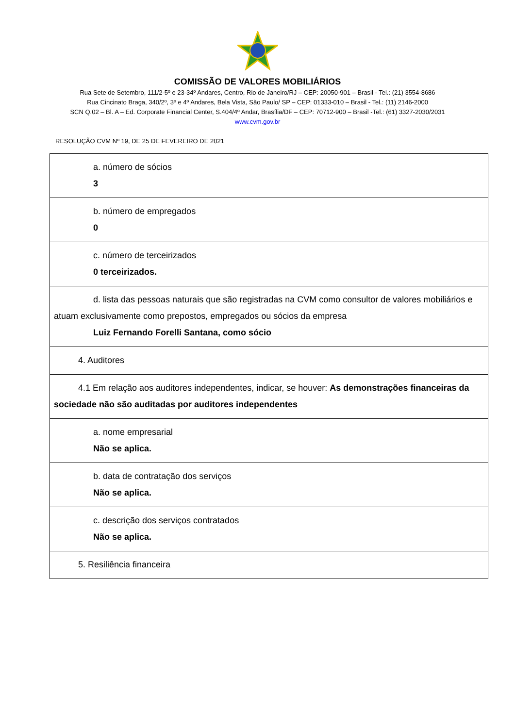COMISSÃO DE VALORES MOBILIÁRIOS
Rua Sete de Setembro, 111/2-5º e 23-34º Andares, Centro, Rio de Janeiro/RJ – CEP: 20050-901 – Brasil - Tel.: (21) 3554-8686
Rua Cincinato Braga, 340/2º, 3º e 4º Andares, Bela Vista, São Paulo/ SP – CEP: 01333-010 – Brasil - Tel.: (11) 2146-2000
SCN Q.02 – Bl. A – Ed. Corporate Financial Center, S.404/4º Andar, Brasília/DF – CEP: 70712-900 – Brasil -Tel.: (61) 3327-2030/2031
www.cvm.gov.br
RESOLUÇÃO CVM Nº 19, DE 25 DE FEVEREIRO DE 2021
| a. número de sócios 3 |
| b. número de empregados 0 |
| c. número de terceirizados 0 terceirizados. |
| d. lista das pessoas naturais que são registradas na CVM como consultor de valores mobiliários e atuam exclusivamente como prepostos, empregados ou sócios da empresa Luiz Fernando Forelli Santana, como sócio |
| 4. Auditores |
| 4.1 Em relação aos auditores independentes, indicar, se houver: As demonstrações financeiras da sociedade não são auditadas por auditores independentes |
| a. nome empresarial Não se aplica. |
| b. data de contratação dos serviços Não se aplica. |
| c. descrição dos serviços contratados Não se aplica. |
| 5. Resiliência financeira |